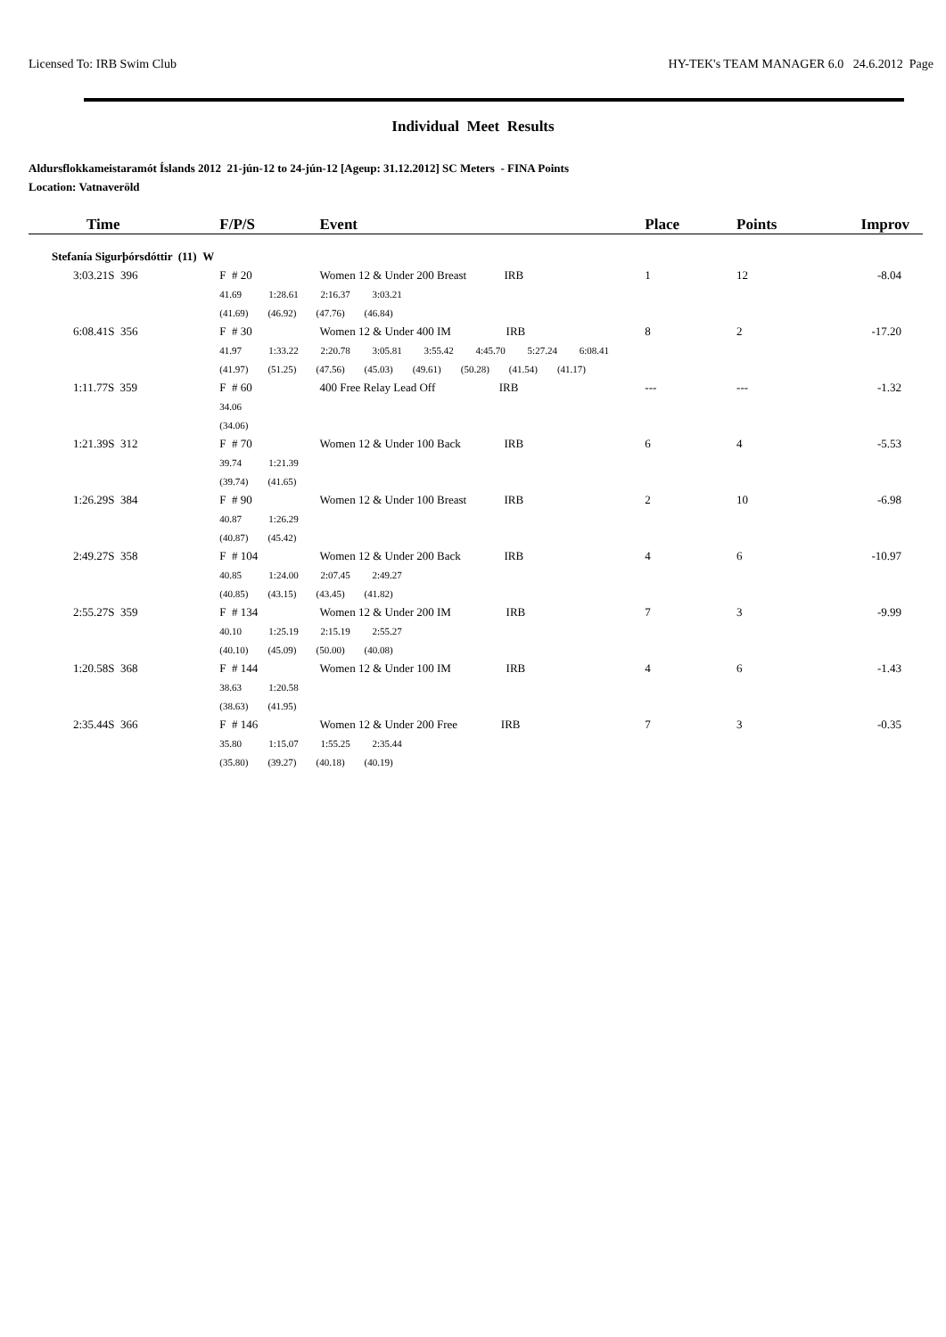Licensed To: IRB Swim Club HY-TEK's TEAM MANAGER 6.0 24.6.2012 Page
Individual Meet Results
Aldursflokkameistaramót Íslands 2012 21-jún-12 to 24-jún-12 [Ageup: 31.12.2012] SC Meters - FINA Points
Location: Vatnaveröld
| Time | F/P/S | Event | Place | Points | Improv |
| --- | --- | --- | --- | --- | --- |
| Stefanía Sigurþórsdóttir (11) W | | | | | |
| 3:03.21S 396 | F # 20 | Women 12 & Under 200 Breast IRB | 1 | 12 | -8.04 |
| | 41.69 1:28.61 2:16.37 3:03.21 | | | | |
| | (41.69) (46.92) (47.76) (46.84) | | | | |
| 6:08.41S 356 | F # 30 | Women 12 & Under 400 IM IRB | 8 | 2 | -17.20 |
| | 41.97 1:33.22 2:20.78 3:05.81 3:55.42 4:45.70 5:27.24 6:08.41 | | | | |
| | (41.97) (51.25) (47.56) (45.03) (49.61) (50.28) (41.54) (41.17) | | | | |
| 1:11.77S 359 | F # 60 | 400 Free Relay Lead Off IRB | --- | --- | -1.32 |
| | 34.06 | | | | |
| | (34.06) | | | | |
| 1:21.39S 312 | F # 70 | Women 12 & Under 100 Back IRB | 6 | 4 | -5.53 |
| | 39.74 1:21.39 | | | | |
| | (39.74) (41.65) | | | | |
| 1:26.29S 384 | F # 90 | Women 12 & Under 100 Breast IRB | 2 | 10 | -6.98 |
| | 40.87 1:26.29 | | | | |
| | (40.87) (45.42) | | | | |
| 2:49.27S 358 | F # 104 | Women 12 & Under 200 Back IRB | 4 | 6 | -10.97 |
| | 40.85 1:24.00 2:07.45 2:49.27 | | | | |
| | (40.85) (43.15) (43.45) (41.82) | | | | |
| 2:55.27S 359 | F # 134 | Women 12 & Under 200 IM IRB | 7 | 3 | -9.99 |
| | 40.10 1:25.19 2:15.19 2:55.27 | | | | |
| | (40.10) (45.09) (50.00) (40.08) | | | | |
| 1:20.58S 368 | F # 144 | Women 12 & Under 100 IM IRB | 4 | 6 | -1.43 |
| | 38.63 1:20.58 | | | | |
| | (38.63) (41.95) | | | | |
| 2:35.44S 366 | F # 146 | Women 12 & Under 200 Free IRB | 7 | 3 | -0.35 |
| | 35.80 1:15.07 1:55.25 2:35.44 | | | | |
| | (35.80) (39.27) (40.18) (40.19) | | | | |